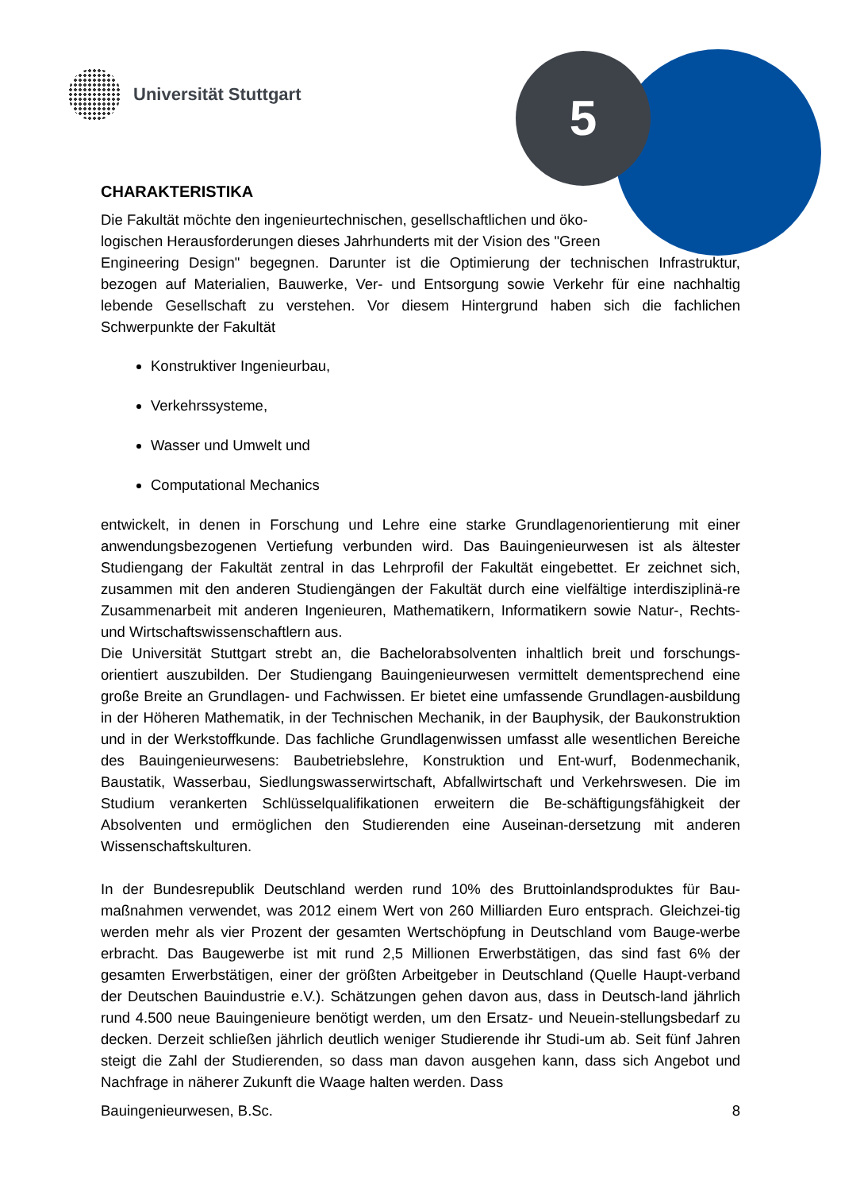5
Universität Stuttgart
CHARAKTERISTIKA
Die Fakultät möchte den ingenieurtechnischen, gesellschaftlichen und öko-
logischen Herausforderungen dieses Jahrhunderts mit der Vision des "Green
Engineering Design" begegnen. Darunter ist die Optimierung der technischen Infrastruktur, bezogen auf Materialien, Bauwerke, Ver- und Entsorgung sowie Verkehr für eine nachhaltig lebende Gesellschaft zu verstehen. Vor diesem Hintergrund haben sich die fachlichen Schwerpunkte der Fakultät
Konstruktiver Ingenieurbau,
Verkehrssysteme,
Wasser und Umwelt und
Computational Mechanics
entwickelt, in denen in Forschung und Lehre eine starke Grundlagenorientierung mit einer anwendungsbezogenen Vertiefung verbunden wird. Das Bauingenieurwesen ist als ältester Studiengang der Fakultät zentral in das Lehrprofil der Fakultät eingebettet. Er zeichnet sich, zusammen mit den anderen Studiengängen der Fakultät durch eine vielfältige interdisziplinä-re Zusammenarbeit mit anderen Ingenieuren, Mathematikern, Informatikern sowie Natur-, Rechts- und Wirtschaftswissenschaftlern aus.
Die Universität Stuttgart strebt an, die Bachelorabsolventen inhaltlich breit und forschungs-orientiert auszubilden. Der Studiengang Bauingenieurwesen vermittelt dementsprechend eine große Breite an Grundlagen- und Fachwissen. Er bietet eine umfassende Grundlagen-ausbildung in der Höheren Mathematik, in der Technischen Mechanik, in der Bauphysik, der Baukonstruktion und in der Werkstoffkunde. Das fachliche Grundlagenwissen umfasst alle wesentlichen Bereiche des Bauingenieurwesens: Baubetriebslehre, Konstruktion und Ent-wurf, Bodenmechanik, Baustatik, Wasserbau, Siedlungswasserwirtschaft, Abfallwirtschaft und Verkehrswesen. Die im Studium verankerten Schlüsselqualifikationen erweitern die Be-schäftigungsfähigkeit der Absolventen und ermöglichen den Studierenden eine Auseinan-dersetzung mit anderen Wissenschaftskulturen.
In der Bundesrepublik Deutschland werden rund 10% des Bruttoinlandsproduktes für Bau-maßnahmen verwendet, was 2012 einem Wert von 260 Milliarden Euro entsprach. Gleichzei-tig werden mehr als vier Prozent der gesamten Wertschöpfung in Deutschland vom Bauge-werbe erbracht. Das Baugewerbe ist mit rund 2,5 Millionen Erwerbstätigen, das sind fast 6% der gesamten Erwerbstätigen, einer der größten Arbeitgeber in Deutschland (Quelle Haupt-verband der Deutschen Bauindustrie e.V.). Schätzungen gehen davon aus, dass in Deutsch-land jährlich rund 4.500 neue Bauingenieure benötigt werden, um den Ersatz- und Neuein-stellungsbedarf zu decken. Derzeit schließen jährlich deutlich weniger Studierende ihr Studi-um ab. Seit fünf Jahren steigt die Zahl der Studierenden, so dass man davon ausgehen kann, dass sich Angebot und Nachfrage in näherer Zukunft die Waage halten werden. Dass
Bauingenieurwesen, B.Sc. 8